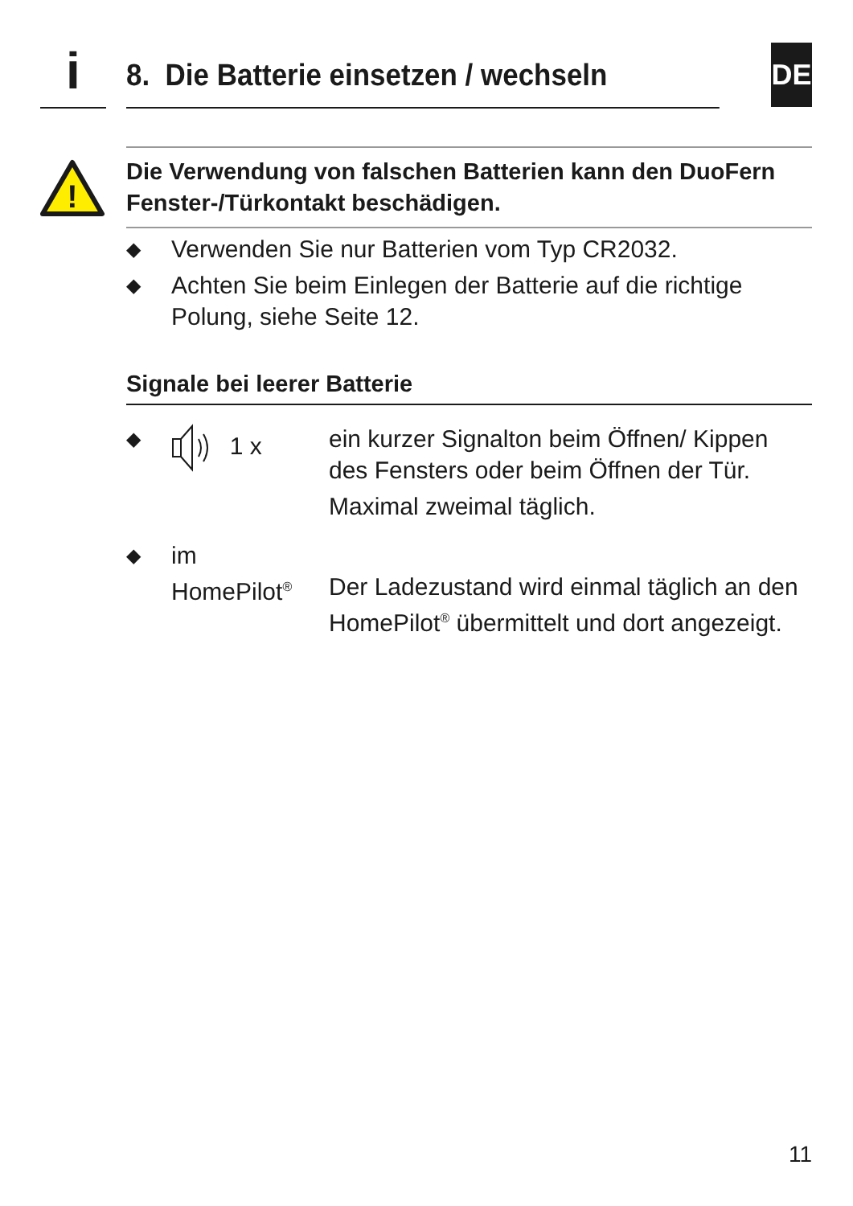i
8. Die Batterie einsetzen / wechseln
DE
!
Die Verwendung von falschen Batterien kann den DuoFern Fenster-/Türkontakt beschädigen.
◆ Verwenden Sie nur Batterien vom Typ CR2032.
◆ Achten Sie beim Einlegen der Batterie auf die richtige Polung, siehe Seite 12.
Signale bei leerer Batterie
◆ 1 x ein kurzer Signalton beim Öffnen/ Kippen des Fensters oder beim Öffnen der Tür.
Maximal zweimal täglich.
◆ im
HomePilot<sup>®</sup>
Der Ladezustand wird einmal täglich an den HomePilot<sup>®</sup> übermittelt und dort angezeigt.
11